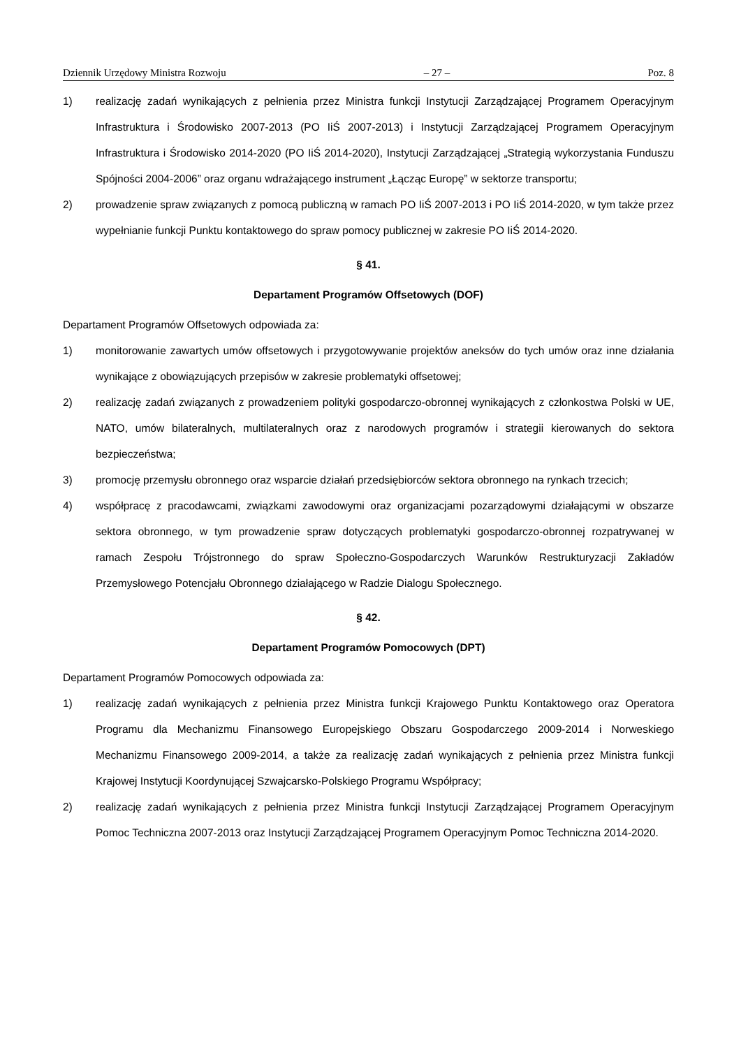Dziennik Urzędowy Ministra Rozwoju – 27 – Poz. 8
1) realizację zadań wynikających z pełnienia przez Ministra funkcji Instytucji Zarządzającej Programem Operacyjnym Infrastruktura i Środowisko 2007-2013 (PO IiŚ 2007-2013) i Instytucji Zarządzającej Programem Operacyjnym Infrastruktura i Środowisko 2014-2020 (PO IiŚ 2014-2020), Instytucji Zarządzającej „Strategią wykorzystania Funduszu Spójności 2004-2006” oraz organu wdrażającego instrument „Łącząc Europę” w sektorze transportu;
2) prowadzenie spraw związanych z pomocą publiczną w ramach PO IiŚ 2007-2013 i PO IiŚ 2014-2020, w tym także przez wypełnianie funkcji Punktu kontaktowego do spraw pomocy publicznej w zakresie PO IiŚ 2014-2020.
§ 41.
Departament Programów Offsetowych (DOF)
Departament Programów Offsetowych odpowiada za:
1) monitorowanie zawartych umów offsetowych i przygotowywanie projektów aneksów do tych umów oraz inne działania wynikające z obowiązujących przepisów w zakresie problematyki offsetowej;
2) realizację zadań związanych z prowadzeniem polityki gospodarczo-obronnej wynikających z członkostwa Polski w UE, NATO, umów bilateralnych, multilateralnych oraz z narodowych programów i strategii kierowanych do sektora bezpieczeństwa;
3) promocję przemysłu obronnego oraz wsparcie działań przedsiębiorców sektora obronnego na rynkach trzecich;
4) współpracę z pracodawcami, związkami zawodowymi oraz organizacjami pozarządowymi działającymi w obszarze sektora obronnego, w tym prowadzenie spraw dotyczących problematyki gospodarczo-obronnej rozpatrywanej w ramach Zespołu Trójstronnego do spraw Społeczno-Gospodarczych Warunków Restrukturyzacji Zakładów Przemysłowego Potencjału Obronnego działającego w Radzie Dialogu Społecznego.
§ 42.
Departament Programów Pomocowych (DPT)
Departament Programów Pomocowych odpowiada za:
1) realizację zadań wynikających z pełnienia przez Ministra funkcji Krajowego Punktu Kontaktowego oraz Operatora Programu dla Mechanizmu Finansowego Europejskiego Obszaru Gospodarczego 2009-2014 i Norweskiego Mechanizmu Finansowego 2009-2014, a także za realizację zadań wynikających z pełnienia przez Ministra funkcji Krajowej Instytucji Koordynującej Szwajcarsko-Polskiego Programu Współpracy;
2) realizację zadań wynikających z pełnienia przez Ministra funkcji Instytucji Zarządzającej Programem Operacyjnym Pomoc Techniczna 2007-2013 oraz Instytucji Zarządzającej Programem Operacyjnym Pomoc Techniczna 2014-2020.